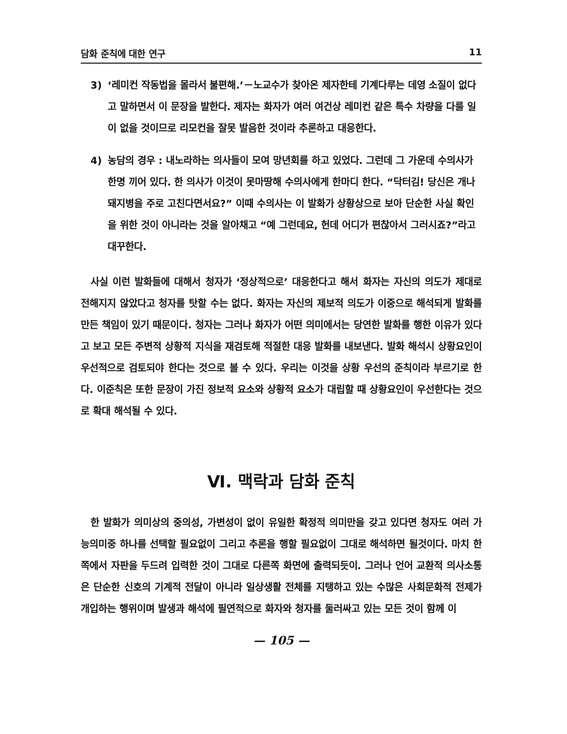담화 준칙에 대한 연구 11
3) ‘레미컨 작동법을 몰라서 불편해.’－노교수가 찾아온 제자한테 기계다루는 데영 소질이 없다고 말하면서 이 문장을 발한다. 제자는 화자가 여러 여건상 레미컨 같은 특수 차량을 다룰 일이 없을 것이므로 리모컨을 잘못 발음한 것이라 추론하고 대응한다.
4) 농담의 경우 : 내노라하는 의사들이 모여 망년회를 하고 있었다. 그런데 그 가운데 수의사가 한명 끼어 있다. 한 의사가 이것이 못마땅해 수의사에게 한마디 한다. “닥터김! 당신은 개나 돼지병을 주로 고친다면서요?” 이때 수의사는 이 발화가 상황상으로 보아 단순한 사실 확인을 위한 것이 아니라는 것을 알아채고 “예 그런데요, 헌데 어디가 편찮아서 그러시죠?”라고 대꾸한다.
사실 이런 발화들에 대해서 청자가 ‘정상적으로’ 대응한다고 해서 화자는 자신의 의도가 제대로 전해지지 않았다고 청자를 탓할 수는 없다. 화자는 자신의 제보적 의도가 이중으로 해석되게 발화를 만든 책임이 있기 때문이다. 청자는 그러나 화자가 어떤 의미에서는 당연한 발화를 행한 이유가 있다고 보고 모든 주변적 상황적 지식을 재검토해 적절한 대응 발화를 내보낸다. 발화 해석시 상황요인이 우선적으로 검토되야 한다는 것으로 볼 수 있다. 우리는 이것을 상황 우선의 준칙이라 부르기로 한다. 이준칙은 또한 문장이 가진 정보적 요소와 상황적 요소가 대립할 때 상황요인이 우선한다는 것으로 확대 해석될 수 있다.
Ⅵ. 맥락과 담화 준칙
한 발화가 의미상의 중의성, 가변성이 없이 유일한 확정적 의미만을 갖고 있다면 청자도 여러 가능의미중 하나를 선택할 필요없이 그리고 추론을 행할 필요없이 그대로 해석하면 될것이다. 마치 한쪽에서 자판을 두드려 입력한 것이 그대로 다른쪽 화면에 출력되듯이. 그러나 언어 교환적 의사소통은 단순한 신호의 기계적 전달이 아니라 일상생활 전체를 지탱하고 있는 수많은 사회문화적 전제가 개입하는 행위이며 발생과 해석에 필연적으로 화자와 청자를 둘러싸고 있는 모든 것이 함께 이
— 105 —